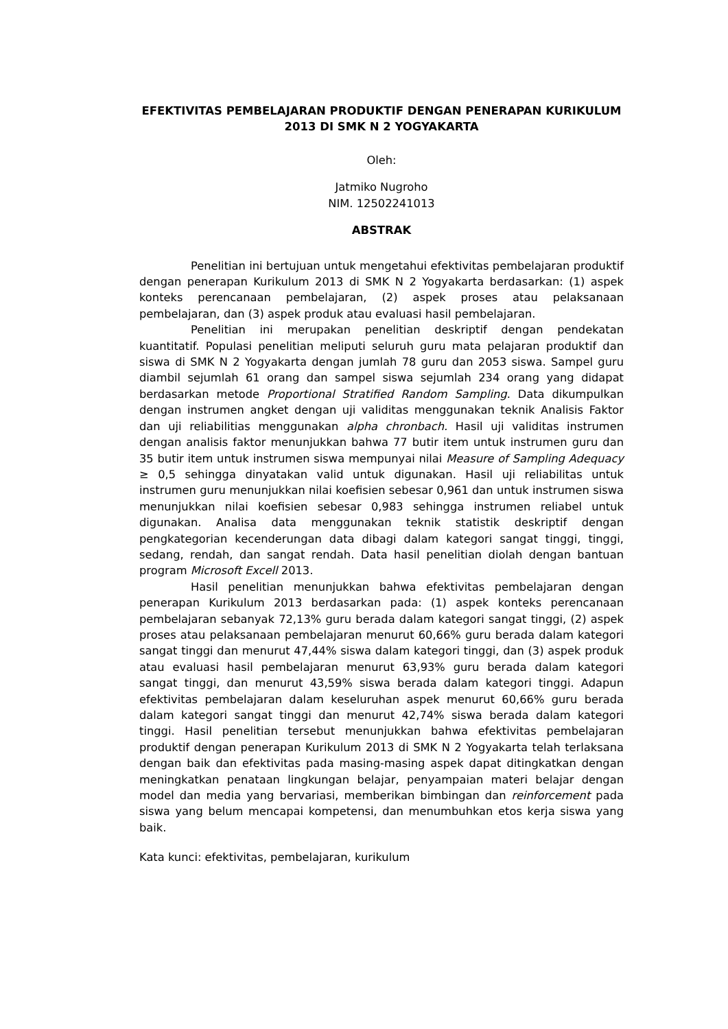EFEKTIVITAS PEMBELAJARAN PRODUKTIF DENGAN PENERAPAN KURIKULUM 2013 DI SMK N 2 YOGYAKARTA
Oleh:
Jatmiko Nugroho
NIM. 12502241013
ABSTRAK
Penelitian ini bertujuan untuk mengetahui efektivitas pembelajaran produktif dengan penerapan Kurikulum 2013 di SMK N 2 Yogyakarta berdasarkan: (1) aspek konteks perencanaan pembelajaran, (2) aspek proses atau pelaksanaan pembelajaran, dan (3) aspek produk atau evaluasi hasil pembelajaran.
Penelitian ini merupakan penelitian deskriptif dengan pendekatan kuantitatif. Populasi penelitian meliputi seluruh guru mata pelajaran produktif dan siswa di SMK N 2 Yogyakarta dengan jumlah 78 guru dan 2053 siswa. Sampel guru diambil sejumlah 61 orang dan sampel siswa sejumlah 234 orang yang didapat berdasarkan metode Proportional Stratified Random Sampling. Data dikumpulkan dengan instrumen angket dengan uji validitas menggunakan teknik Analisis Faktor dan uji reliabilitias menggunakan alpha chronbach. Hasil uji validitas instrumen dengan analisis faktor menunjukkan bahwa 77 butir item untuk instrumen guru dan 35 butir item untuk instrumen siswa mempunyai nilai Measure of Sampling Adequacy ≥ 0,5 sehingga dinyatakan valid untuk digunakan. Hasil uji reliabilitas untuk instrumen guru menunjukkan nilai koefisien sebesar 0,961 dan untuk instrumen siswa menunjukkan nilai koefisien sebesar 0,983 sehingga instrumen reliabel untuk digunakan. Analisa data menggunakan teknik statistik deskriptif dengan pengkategorian kecenderungan data dibagi dalam kategori sangat tinggi, tinggi, sedang, rendah, dan sangat rendah. Data hasil penelitian diolah dengan bantuan program Microsoft Excell 2013.
Hasil penelitian menunjukkan bahwa efektivitas pembelajaran dengan penerapan Kurikulum 2013 berdasarkan pada: (1) aspek konteks perencanaan pembelajaran sebanyak 72,13% guru berada dalam kategori sangat tinggi, (2) aspek proses atau pelaksanaan pembelajaran menurut 60,66% guru berada dalam kategori sangat tinggi dan menurut 47,44% siswa dalam kategori tinggi, dan (3) aspek produk atau evaluasi hasil pembelajaran menurut 63,93% guru berada dalam kategori sangat tinggi, dan menurut 43,59% siswa berada dalam kategori tinggi. Adapun efektivitas pembelajaran dalam keseluruhan aspek menurut 60,66% guru berada dalam kategori sangat tinggi dan menurut 42,74% siswa berada dalam kategori tinggi. Hasil penelitian tersebut menunjukkan bahwa efektivitas pembelajaran produktif dengan penerapan Kurikulum 2013 di SMK N 2 Yogyakarta telah terlaksana dengan baik dan efektivitas pada masing-masing aspek dapat ditingkatkan dengan meningkatkan penataan lingkungan belajar, penyampaian materi belajar dengan model dan media yang bervariasi, memberikan bimbingan dan reinforcement pada siswa yang belum mencapai kompetensi, dan menumbuhkan etos kerja siswa yang baik.
Kata kunci: efektivitas, pembelajaran, kurikulum